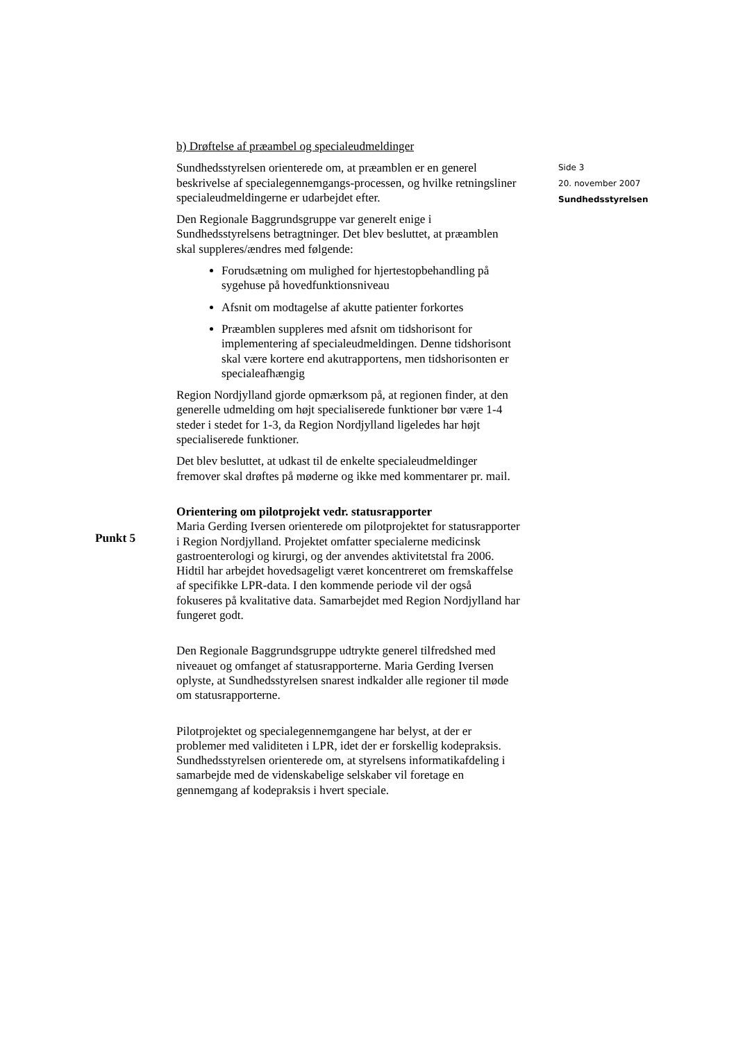Side 3
20. november 2007
Sundhedsstyrelsen
b) Drøftelse af præambel og specialeudmeldinger
Sundhedsstyrelsen orienterede om, at præamblen er en generel beskrivelse af specialegennemgangs-processen, og hvilke retningsliner specialeudmeldingerne er udarbejdet efter.
Den Regionale Baggrundsgruppe var generelt enige i Sundhedsstyrelsens betragtninger. Det blev besluttet, at præamblen skal suppleres/ændres med følgende:
Forudsætning om mulighed for hjertestopbehandling på sygehuse på hovedfunktionsniveau
Afsnit om modtagelse af akutte patienter forkortes
Præamblen suppleres med afsnit om tidshorisont for implementering af specialeudmeldingen. Denne tidshorisont skal være kortere end akutrapportens, men tidshorisonten er specialeafhængig
Region Nordjylland gjorde opmærksom på, at regionen finder, at den generelle udmelding om højt specialiserede funktioner bør være 1-4 steder i stedet for 1-3, da Region Nordjylland ligeledes har højt specialiserede funktioner.
Det blev besluttet, at udkast til de enkelte specialeudmeldinger fremover skal drøftes på møderne og ikke med kommentarer pr. mail.
Orientering om pilotprojekt vedr. statusrapporter
Maria Gerding Iversen orienterede om pilotprojektet for statusrapporter i Region Nordjylland. Projektet omfatter specialerne medicinsk gastroenterologi og kirurgi, og der anvendes aktivitetstal fra 2006. Hidtil har arbejdet hovedsageligt været koncentreret om fremskaffelse af specifikke LPR-data. I den kommende periode vil der også fokuseres på kvalitative data. Samarbejdet med Region Nordjylland har fungeret godt.
Den Regionale Baggrundsgruppe udtrykte generel tilfredshed med niveauet og omfanget af statusrapporterne. Maria Gerding Iversen oplyste, at Sundhedsstyrelsen snarest indkalder alle regioner til møde om statusrapporterne.
Pilotprojektet og specialegennemgangene har belyst, at der er problemer med validiteten i LPR, idet der er forskellig kodepraksis. Sundhedsstyrelsen orienterede om, at styrelsens informatikafdeling i samarbejde med de videnskabelige selskaber vil foretage en gennemgang af kodepraksis i hvert speciale.
Punkt 5